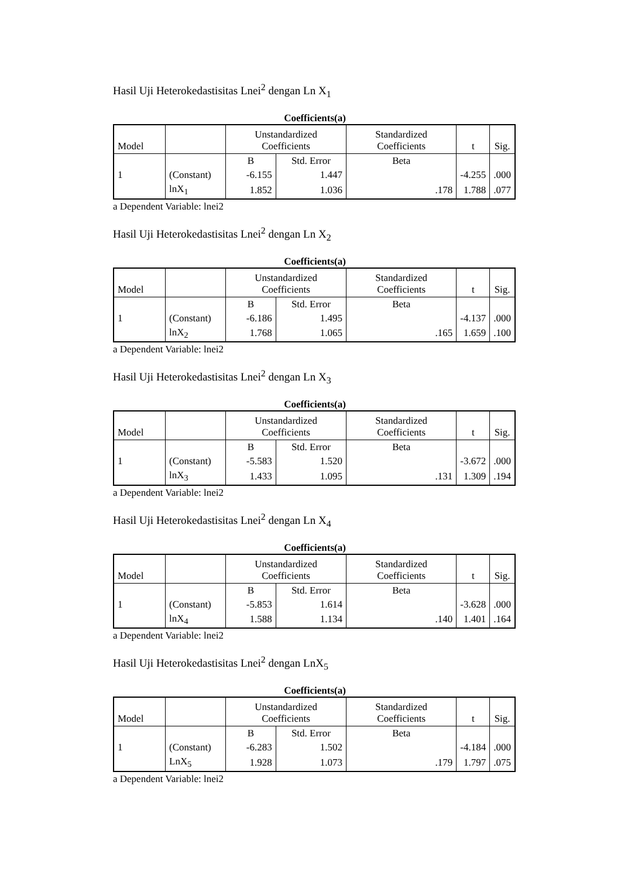Hasil Uji Heterokedastisitas Lnei<sup>2</sup> dengan Ln X<sub>1</sub>
Coefficients(a)
| Model | | Unstandardized Coefficients | | Standardized Coefficients | t | Sig. |
| | | B | Std. Error | Beta | | |
| 1 | (Constant) | -6.155 | 1.447 | | -4.255 | .000 |
| | lnX<sub>1</sub> | 1.852 | 1.036 | .178 | 1.788 | .077 |
a Dependent Variable: lnei2
Hasil Uji Heterokedastisitas Lnei<sup>2</sup> dengan Ln X<sub>2</sub>
Coefficients(a)
| Model | | Unstandardized Coefficients | | Standardized Coefficients | t | Sig. |
| | | B | Std. Error | Beta | | |
| 1 | (Constant) | -6.186 | 1.495 | | -4.137 | .000 |
| | lnX<sub>2</sub> | 1.768 | 1.065 | .165 | 1.659 | .100 |
a Dependent Variable: lnei2
Hasil Uji Heterokedastisitas Lnei<sup>2</sup> dengan Ln X<sub>3</sub>
Coefficients(a)
| Model | | Unstandardized Coefficients | | Standardized Coefficients | t | Sig. |
| | | B | Std. Error | Beta | | |
| 1 | (Constant) | -5.583 | 1.520 | | -3.672 | .000 |
| | lnX<sub>3</sub> | 1.433 | 1.095 | .131 | 1.309 | .194 |
a Dependent Variable: lnei2
Hasil Uji Heterokedastisitas Lnei<sup>2</sup> dengan Ln X<sub>4</sub>
Coefficients(a)
| Model | | Unstandardized Coefficients | | Standardized Coefficients | t | Sig. |
| | | B | Std. Error | Beta | | |
| 1 | (Constant) | -5.853 | 1.614 | | -3.628 | .000 |
| | lnX<sub>4</sub> | 1.588 | 1.134 | .140 | 1.401 | .164 |
a Dependent Variable: lnei2
Hasil Uji Heterokedastisitas Lnei<sup>2</sup> dengan LnX<sub>5</sub>
Coefficients(a)
| Model | | Unstandardized Coefficients | | Standardized Coefficients | t | Sig. |
| | | B | Std. Error | Beta | | |
| 1 | (Constant) | -6.283 | 1.502 | | -4.184 | .000 |
| | LnX<sub>5</sub> | 1.928 | 1.073 | .179 | 1.797 | .075 |
a Dependent Variable: lnei2